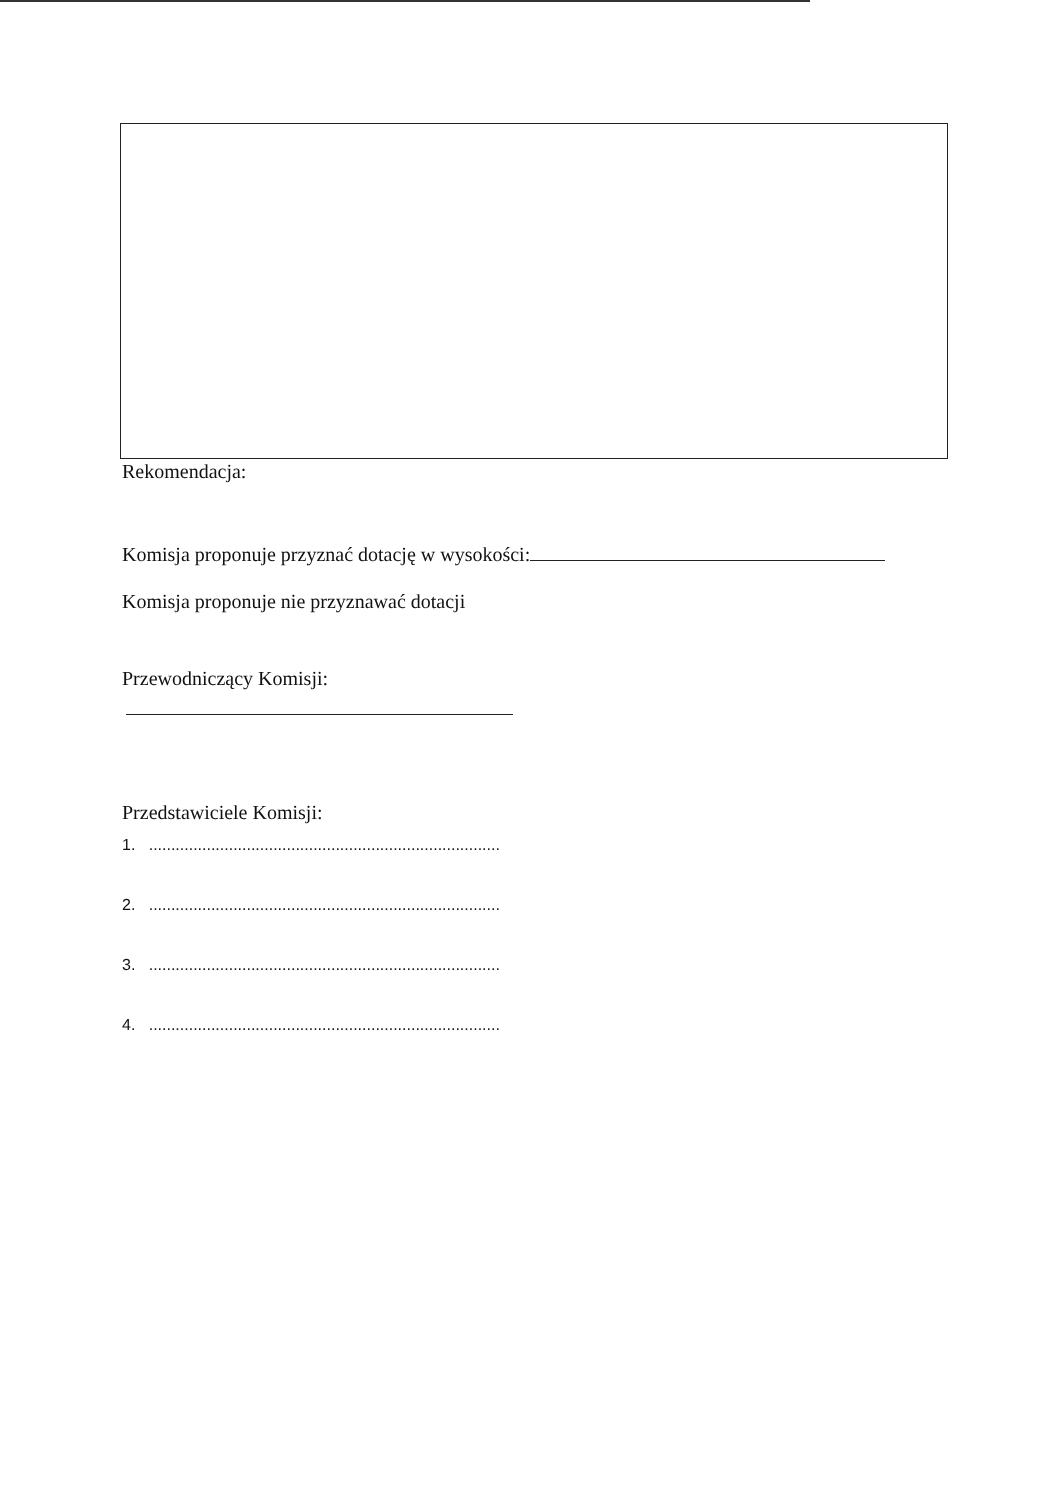Rekomendacja:
Komisja proponuje przyznać dotację w wysokości:
Komisja proponuje nie przyznawać dotacji
Przewodniczący Komisji:
Przedstawiciele Komisji:
1. ...............................................................................
2. ...............................................................................
3. ...............................................................................
4. ...............................................................................